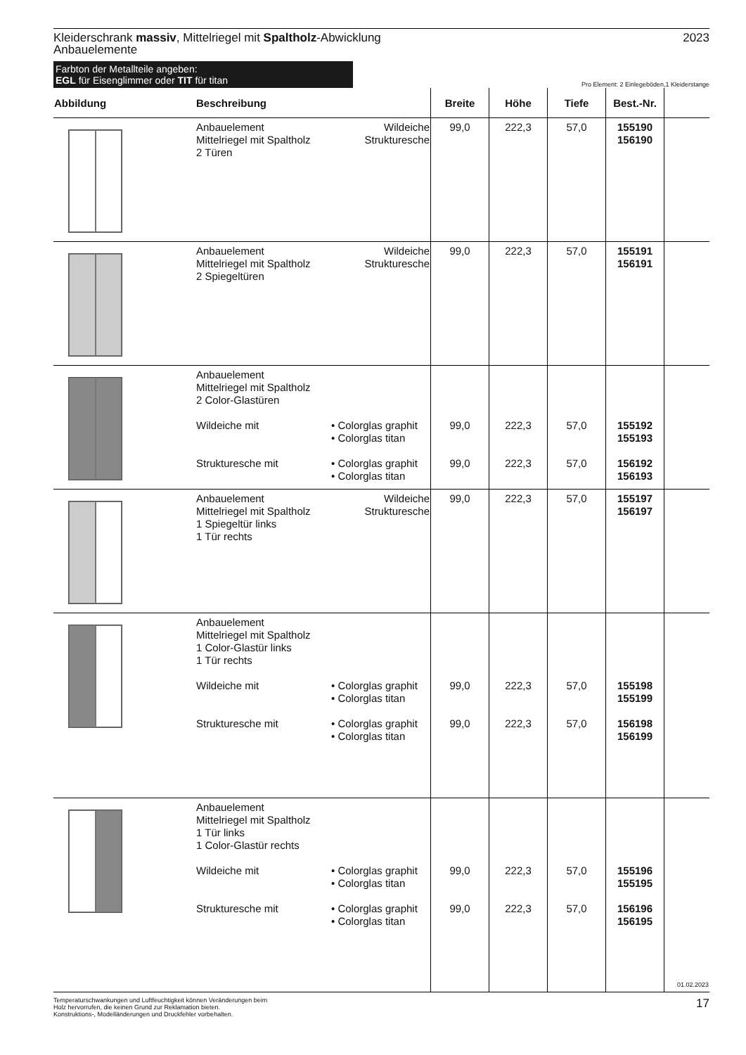Kleiderschrank massiv, Mittelriegel mit Spaltholz-Abwicklung
Anbauelemente
2023
Farbton der Metallteile angeben:
EGL für Eisenglimmer oder TIT für titan
Pro Element: 2 Einlegeböden,1 Kleiderstange
| Abbildung | Beschreibung | | Breite | Höhe | Tiefe | Best.-Nr. | |
| --- | --- | --- | --- | --- | --- | --- | --- |
| | Anbauelement Mittelriegel mit Spaltholz 2 Türen | Wildeiche Strukturesche | 99,0 | 222,3 | 57,0 | 155190 156190 | |
| | Anbauelement Mittelriegel mit Spaltholz 2 Spiegeltüren | Wildeiche Strukturesche | 99,0 | 222,3 | 57,0 | 155191 156191 | |
| | Anbauelement Mittelriegel mit Spaltholz 2 Color-Glastüren Wildeiche mit Strukturesche mit | • Colorglas graphit • Colorglas titan • Colorglas graphit • Colorglas titan | 99,0 99,0 | 222,3 222,3 | 57,0 57,0 | 155192 155193 156192 156193 | |
| | Anbauelement Mittelriegel mit Spaltholz 1 Spiegeltür links 1 Tür rechts | Wildeiche Strukturesche | 99,0 | 222,3 | 57,0 | 155197 156197 | |
| | Anbauelement Mittelriegel mit Spaltholz 1 Color-Glastür links 1 Tür rechts Wildeiche mit Strukturesche mit | • Colorglas graphit • Colorglas titan • Colorglas graphit • Colorglas titan | 99,0 99,0 | 222,3 222,3 | 57,0 57,0 | 155198 155199 156198 156199 | |
| | Anbauelement Mittelriegel mit Spaltholz 1 Tür links 1 Color-Glastür rechts Wildeiche mit Strukturesche mit | • Colorglas graphit • Colorglas titan • Colorglas graphit • Colorglas titan | 99,0 99,0 | 222,3 222,3 | 57,0 57,0 | 155196 155195 156196 156195 | 01.02.2023 |
Temperaturschwankungen und Luftfeuchtigkeit können Veränderungen beim
Holz hervorrufen, die keinen Grund zur Reklamation bieten.
Konstruktions-, Modelländerungen und Druckfehler vorbehalten.
17